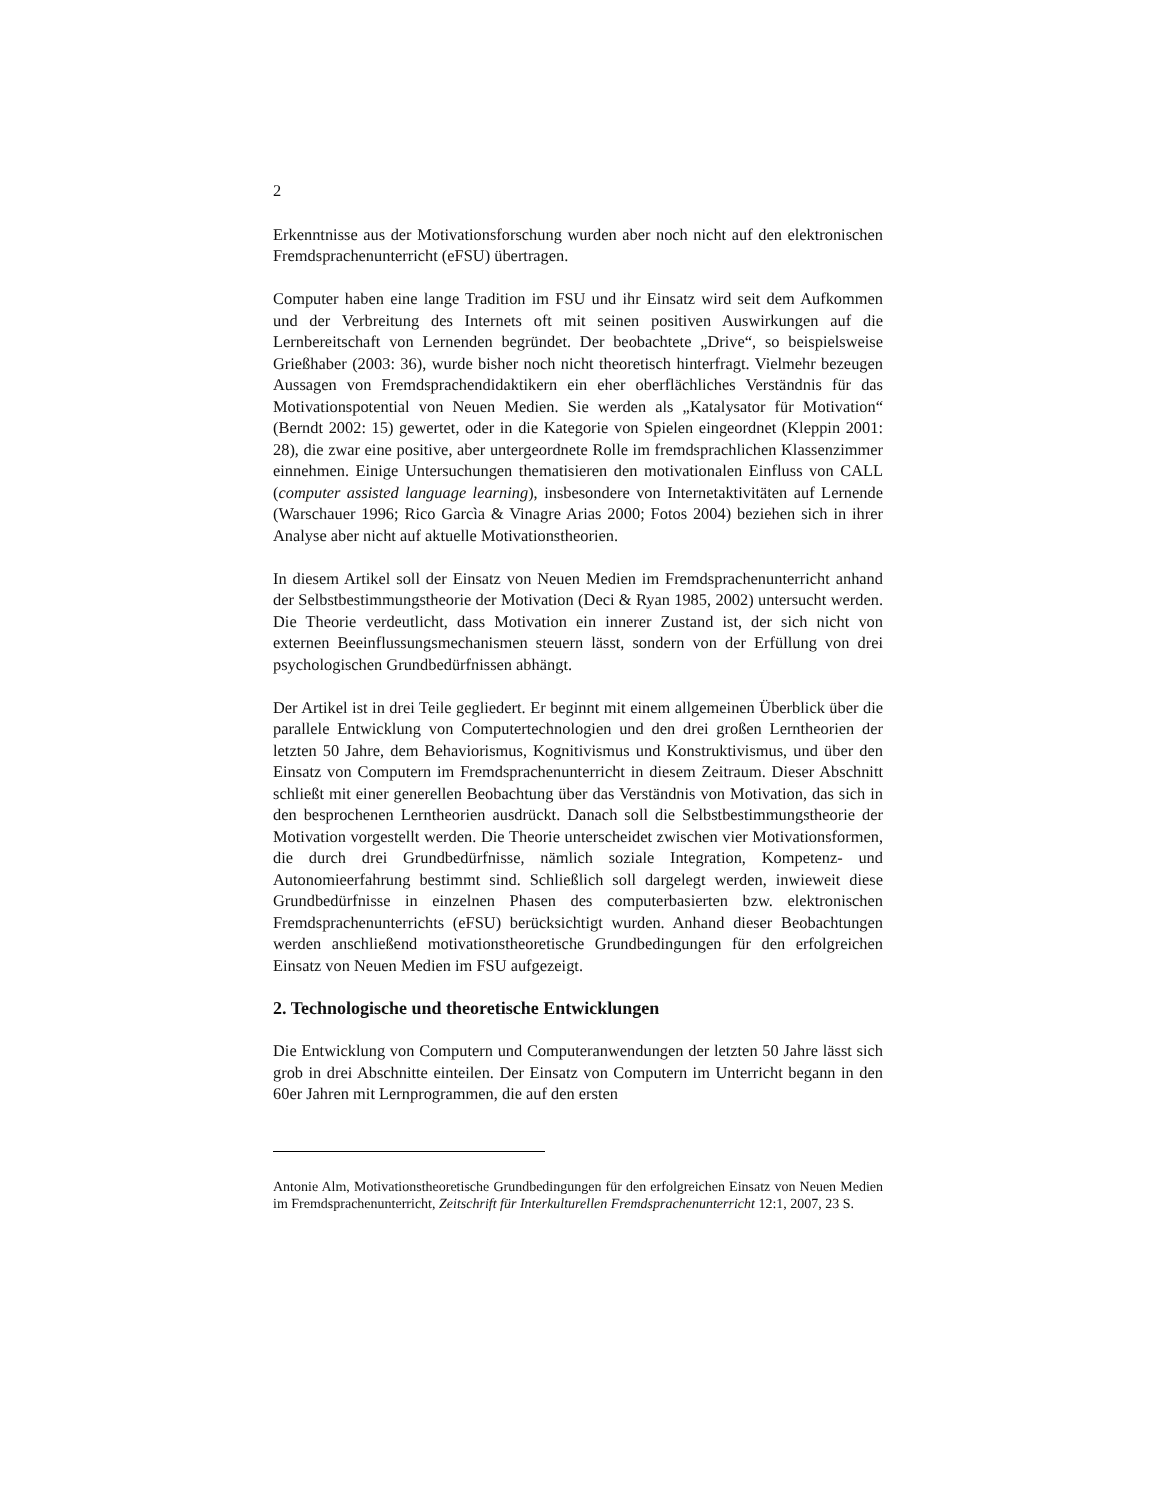2
Erkenntnisse aus der Motivationsforschung wurden aber noch nicht auf den elektronischen Fremdsprachenunterricht (eFSU) übertragen.
Computer haben eine lange Tradition im FSU und ihr Einsatz wird seit dem Aufkommen und der Verbreitung des Internets oft mit seinen positiven Auswirkungen auf die Lernbereitschaft von Lernenden begründet. Der beobachtete „Drive“, so beispielsweise Grießhaber (2003: 36), wurde bisher noch nicht theoretisch hinterfragt. Vielmehr bezeugen Aussagen von Fremdsprachendidaktikern ein eher oberflächliches Verständnis für das Motivationspotential von Neuen Medien. Sie werden als „Katalysator für Motivation“ (Berndt 2002: 15) gewertet, oder in die Kategorie von Spielen eingeordnet (Kleppin 2001: 28), die zwar eine positive, aber untergeordnete Rolle im fremdsprachlichen Klassenzimmer einnehmen. Einige Untersuchungen thematisieren den motivationalen Einfluss von CALL (computer assisted language learning), insbesondere von Internetaktivitäten auf Lernende (Warschauer 1996; Rico Garcìa & Vinagre Arias 2000; Fotos 2004) beziehen sich in ihrer Analyse aber nicht auf aktuelle Motivationstheorien.
In diesem Artikel soll der Einsatz von Neuen Medien im Fremdsprachenunterricht anhand der Selbstbestimmungstheorie der Motivation (Deci & Ryan 1985, 2002) untersucht werden. Die Theorie verdeutlicht, dass Motivation ein innerer Zustand ist, der sich nicht von externen Beeinflussungsmechanismen steuern lässt, sondern von der Erfüllung von drei psychologischen Grundbedürfnissen abhängt.
Der Artikel ist in drei Teile gegliedert. Er beginnt mit einem allgemeinen Überblick über die parallele Entwicklung von Computertechnologien und den drei großen Lerntheorien der letzten 50 Jahre, dem Behaviorismus, Kognitivismus und Konstruktivismus, und über den Einsatz von Computern im Fremdsprachenunterricht in diesem Zeitraum. Dieser Abschnitt schließt mit einer generellen Beobachtung über das Verständnis von Motivation, das sich in den besprochenen Lerntheorien ausdrückt. Danach soll die Selbstbestimmungstheorie der Motivation vorgestellt werden. Die Theorie unterscheidet zwischen vier Motivationsformen, die durch drei Grundbedürfnisse, nämlich soziale Integration, Kompetenz- und Autonomieerfahrung bestimmt sind. Schließlich soll dargelegt werden, inwieweit diese Grundbedürfnisse in einzelnen Phasen des computerbasierten bzw. elektronischen Fremdsprachenunterrichts (eFSU) berücksichtigt wurden. Anhand dieser Beobachtungen werden anschließend motivationstheoretische Grundbedingungen für den erfolgreichen Einsatz von Neuen Medien im FSU aufgezeigt.
2. Technologische und theoretische Entwicklungen
Die Entwicklung von Computern und Computeranwendungen der letzten 50 Jahre lässt sich grob in drei Abschnitte einteilen. Der Einsatz von Computern im Unterricht begann in den 60er Jahren mit Lernprogrammen, die auf den ersten
Antonie Alm, Motivationstheoretische Grundbedingungen für den erfolgreichen Einsatz von Neuen Medien im Fremdsprachenunterricht, Zeitschrift für Interkulturellen Fremdsprachenunterricht 12:1, 2007, 23 S.